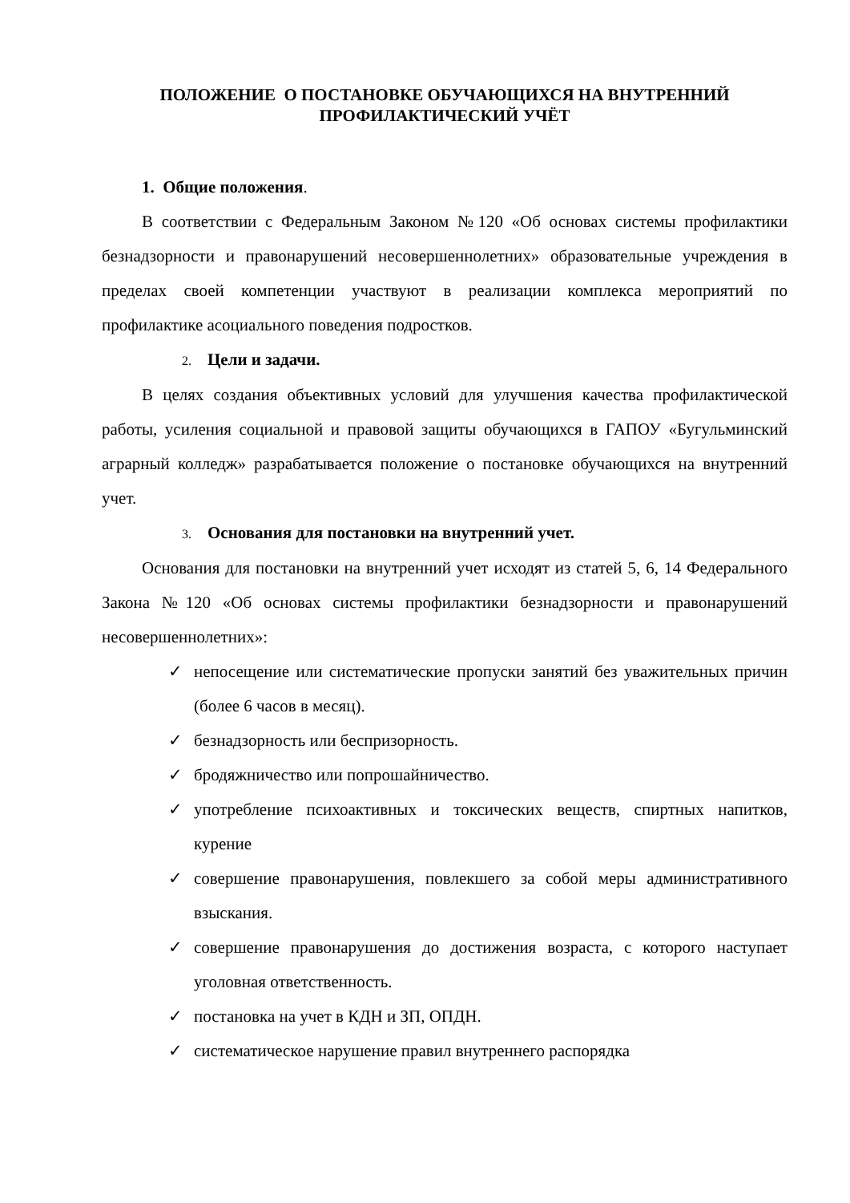ПОЛОЖЕНИЕ О ПОСТАНОВКЕ ОБУЧАЮЩИХСЯ НА ВНУТРЕННИЙ ПРОФИЛАКТИЧЕСКИЙ УЧЁТ
1. Общие положения.
В соответствии с Федеральным Законом №120 «Об основах системы профилактики безнадзорности и правонарушений несовершеннолетних» образовательные учреждения в пределах своей компетенции участвуют в реализации комплекса мероприятий по профилактике асоциального поведения подростков.
2. Цели и задачи.
В целях создания объективных условий для улучшения качества профилактической работы, усиления социальной и правовой защиты обучающихся в ГАПОУ «Бугульминский аграрный колледж» разрабатывается положение о постановке обучающихся на внутренний учет.
3. Основания для постановки на внутренний учет.
Основания для постановки на внутренний учет исходят из статей 5, 6, 14 Федерального Закона №120 «Об основах системы профилактики безнадзорности и правонарушений несовершеннолетних»:
✓ непосещение или систематические пропуски занятий без уважительных причин (более 6 часов в месяц).
✓ безнадзорность или беспризорность.
✓ бродяжничество или попрошайничество.
✓ употребление психоактивных и токсических веществ, спиртных напитков, курение
✓ совершение правонарушения, повлекшего за собой меры административного взыскания.
✓ совершение правонарушения до достижения возраста, с которого наступает уголовная ответственность.
✓ постановка на учет в КДН и ЗП, ОПДН.
✓ систематическое нарушение правил внутреннего распорядка